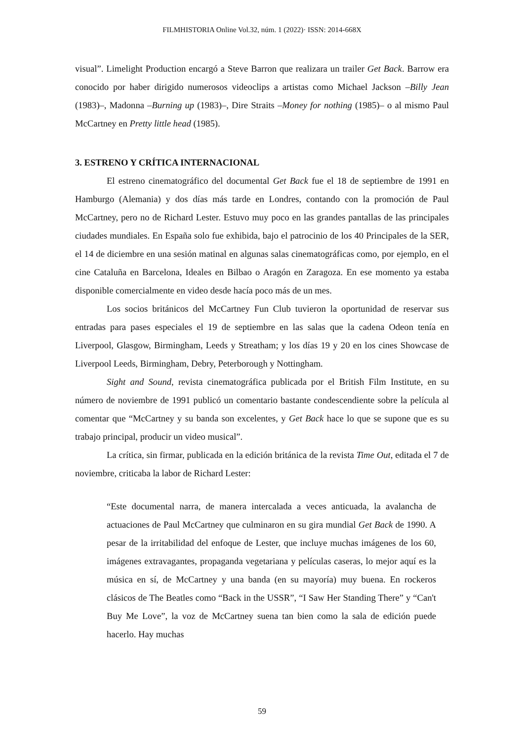FILMHISTORIA Online Vol.32, núm. 1 (2022)· ISSN: 2014-668X
visual”. Limelight Production encargó a Steve Barron que realizara un trailer Get Back. Barrow era conocido por haber dirigido numerosos videoclips a artistas como Michael Jackson –Billy Jean (1983)–, Madonna –Burning up (1983)–, Dire Straits –Money for nothing (1985)– o al mismo Paul McCartney en Pretty little head (1985).
3. ESTRENO Y CRÍTICA INTERNACIONAL
El estreno cinematográfico del documental Get Back fue el 18 de septiembre de 1991 en Hamburgo (Alemania) y dos días más tarde en Londres, contando con la promoción de Paul McCartney, pero no de Richard Lester. Estuvo muy poco en las grandes pantallas de las principales ciudades mundiales. En España solo fue exhibida, bajo el patrocinio de los 40 Principales de la SER, el 14 de diciembre en una sesión matinal en algunas salas cinematográficas como, por ejemplo, en el cine Cataluña en Barcelona, Ideales en Bilbao o Aragón en Zaragoza. En ese momento ya estaba disponible comercialmente en video desde hacía poco más de un mes.
Los socios británicos del McCartney Fun Club tuvieron la oportunidad de reservar sus entradas para pases especiales el 19 de septiembre en las salas que la cadena Odeon tenía en Liverpool, Glasgow, Birmingham, Leeds y Streatham; y los días 19 y 20 en los cines Showcase de Liverpool Leeds, Birmingham, Debry, Peterborough y Nottingham.
Sight and Sound, revista cinematográfica publicada por el British Film Institute, en su número de noviembre de 1991 publicó un comentario bastante condescendiente sobre la película al comentar que “McCartney y su banda son excelentes, y Get Back hace lo que se supone que es su trabajo principal, producir un video musical”.
La crítica, sin firmar, publicada en la edición británica de la revista Time Out, editada el 7 de noviembre, criticaba la labor de Richard Lester:
“Este documental narra, de manera intercalada a veces anticuada, la avalancha de actuaciones de Paul McCartney que culminaron en su gira mundial Get Back de 1990. A pesar de la irritabilidad del enfoque de Lester, que incluye muchas imágenes de los 60, imágenes extravagantes, propaganda vegetariana y películas caseras, lo mejor aquí es la música en sí, de McCartney y una banda (en su mayoría) muy buena. En rockeros clásicos de The Beatles como “Back in the USSR”, “I Saw Her Standing There” y “Can't Buy Me Love”, la voz de McCartney suena tan bien como la sala de edición puede hacerlo. Hay muchas
59